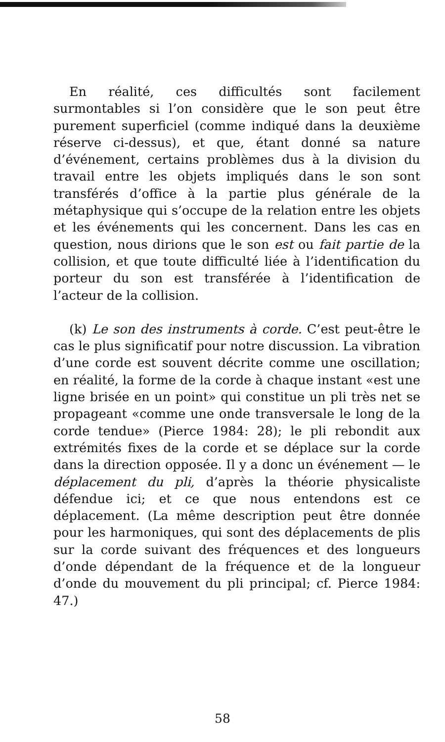En réalité, ces difficultés sont facilement surmontables si l’on considère que le son peut être purement superficiel (comme indiqué dans la deuxième réserve ci-dessus), et que, étant donné sa nature d’événement, certains problèmes dus à la division du travail entre les objets impliqués dans le son sont transférés d’office à la partie plus générale de la métaphysique qui s’occupe de la relation entre les objets et les événements qui les concernent. Dans les cas en question, nous dirions que le son est ou fait partie de la collision, et que toute difficulté liée à l’identification du porteur du son est transférée à l’identification de l’acteur de la collision.
(k) Le son des instruments à corde. C’est peut-être le cas le plus significatif pour notre discussion. La vibration d’une corde est souvent décrite comme une oscillation; en réalité, la forme de la corde à chaque instant «est une ligne brisée en un point» qui constitue un pli très net se propageant «comme une onde transversale le long de la corde tendue» (Pierce 1984: 28); le pli rebondit aux extrémités fixes de la corde et se déplace sur la corde dans la direction opposée. Il y a donc un événement — le déplacement du pli, d’après la théorie physicaliste défendue ici; et ce que nous entendons est ce déplacement. (La même description peut être donnée pour les harmoniques, qui sont des déplacements de plis sur la corde suivant des fréquences et des longueurs d’onde dépendant de la fréquence et de la longueur d’onde du mouvement du pli principal; cf. Pierce 1984: 47.)
58